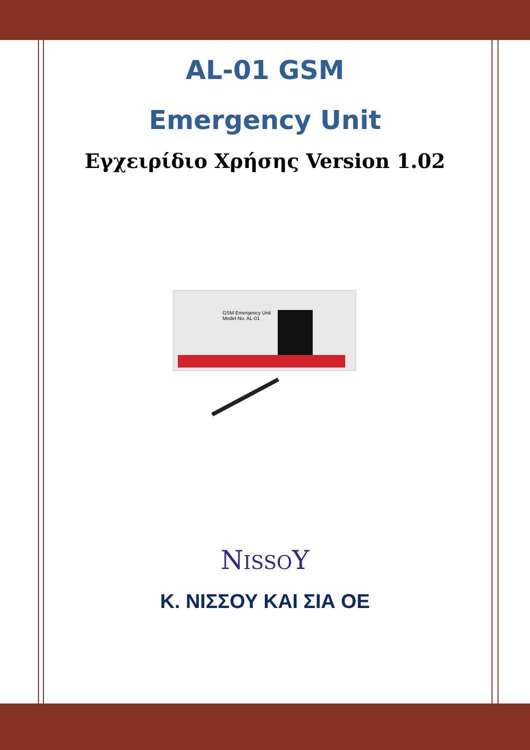AL-01 GSM
Emergency Unit
Εγχειρίδιο Χρήσης Version 1.02
GSM Emergency Unit
Model No. AL-01
NISSOY
Κ. ΝΙΣΣΟΥ ΚΑΙ ΣΙΑ ΟΕ